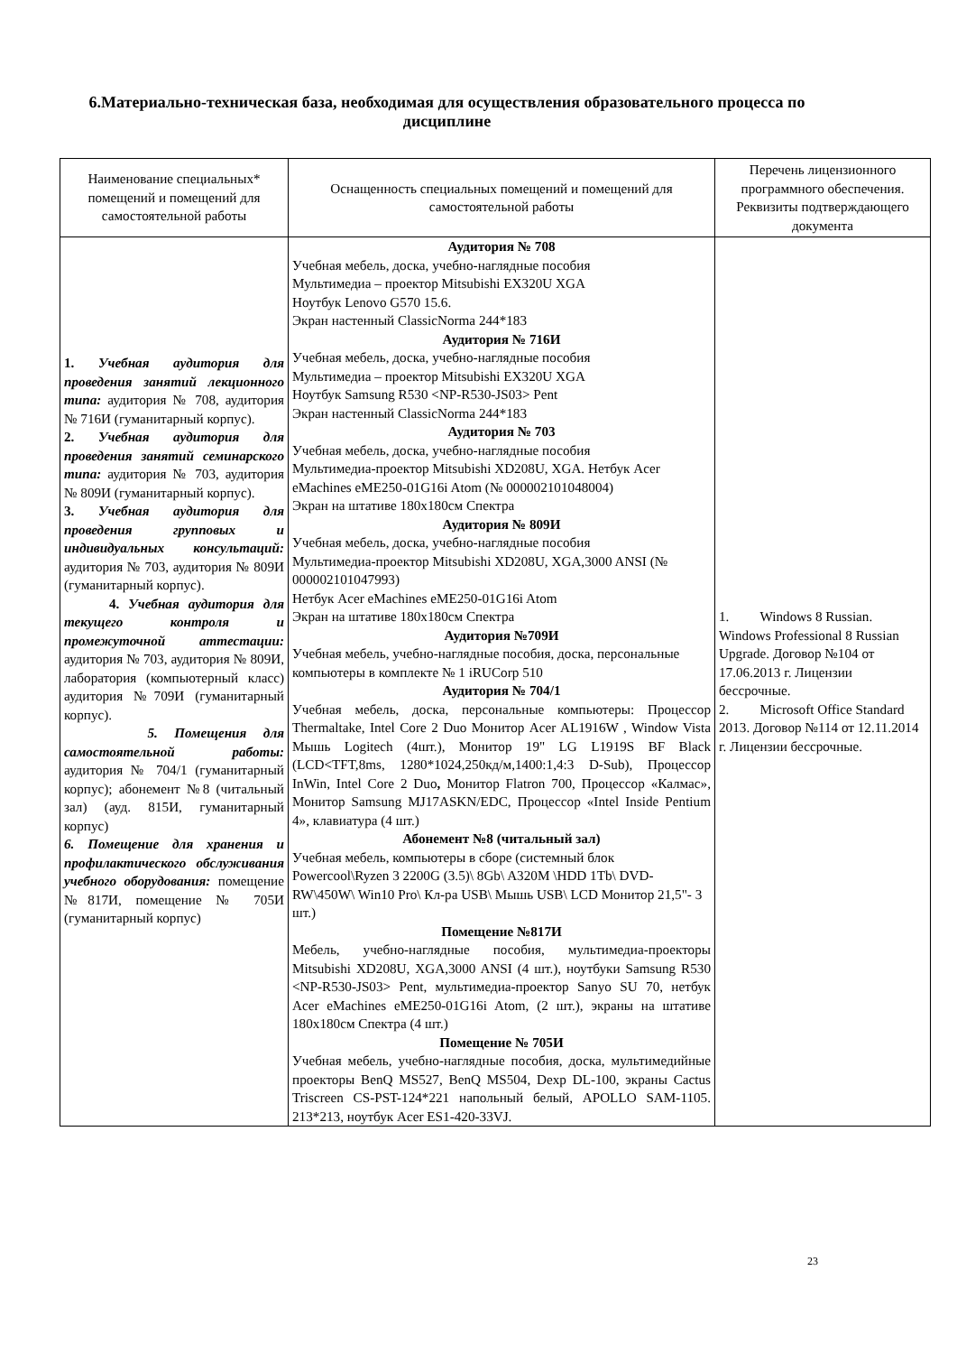6.Материально-техническая база, необходимая для осуществления образовательного процесса по дисциплине
| Наименование специальных* помещений и помещений для самостоятельной работы | Оснащенность специальных помещений и помещений для самостоятельной работы | Перечень лицензионного программного обеспечения. Реквизиты подтверждающего документа |
| --- | --- | --- |
| 1. Учебная аудитория для проведения занятий лекционного типа: аудитория № 708, аудитория № 716И (гуманитарный корпус). 2. Учебная аудитория для проведения занятий семинарского типа: аудитория № 703, аудитория № 809И (гуманитарный корпус). 3. Учебная аудитория для проведения групповых и индивидуальных консультаций: аудитория № 703, аудитория № 809И (гуманитарный корпус). 4. Учебная аудитория для текущего контроля и промежуточной аттестации: аудитория № 703, аудитория № 809И, лаборатория (компьютерный класс) аудитория №709И (гуманитарный корпус). 5. Помещения для самостоятельной работы: аудитория № 704/1 (гуманитарный корпус); абонемент №8 (читальный зал) (ауд. 815И, гуманитарный корпус) 6. Помещение для хранения и профилактического обслуживания учебного оборудования: помещение №817И, помещение № 705И (гуманитарный корпус) | Аудитория № 708 Учебная мебель, доска, учебно-наглядные пособия Мультимедиа – проектор Mitsubishi EX320U XGA Ноутбук Lenovo G570 15.6. Экран настенный ClassicNorma 244*183 Аудитория № 716И Учебная мебель, доска, учебно-наглядные пособия Мультимедиа – проектор Mitsubishi EX320U XGA Ноутбук Samsung R530 <NP-R530-JS03> Pent Экран настенный ClassicNorma 244*183 Аудитория № 703 Учебная мебель, доска, учебно-наглядные пособия Мультимедиа-проектор Mitsubishi XD208U, XGA. Нетбук Acer eMachines eME250-01G16i Atom (№ 000002101048004) Экран на штативе 180x180см Спектра Аудитория № 809И Учебная мебель, доска, учебно-наглядные пособия Мультимедиа-проектор Mitsubishi XD208U, XGA,3000 ANSI (№ 000002101047993) Нетбук Acer eMachines eME250-01G16i Atom Экран на штативе 180x180см Спектра Аудитория №709И Учебная мебель, учебно-наглядные пособия, доска, персональные компьютеры в комплекте № 1 iRUCorp 510 Аудитория № 704/1 Учебная мебель, доска, персональные компьютеры: Процессор Thermaltake, Intel Core 2 Duo Монитор Acer AL1916W , Window Vista Мышь Logitech (4шт.), Монитор 19" LG L1919S BF Black (LCD<TFT,8ms, 1280*1024,250кд/м,1400:1,4:3 D-Sub), Процессор InWin, Intel Core 2 Duo , Монитор Flatron 700, Процессор «Калмас», Монитор Samsung MJ17ASKN/EDC, Процессор «Intel Inside Pentium 4», клавиатура (4 шт.) Абонемент №8 (читальный зал) Учебная мебель, компьютеры в сборе (системный блок Powercool\Ryzen 3 2200G (3.5)\ 8Gb\ A320M \HDD 1Tb\ DVD-RW\450W\ Win10 Pro\ Кл-ра USB\ Мышь USB\ LCD Монитор 21,5"- 3 шт.) Помещение №817И Мебель, учебно-наглядные пособия, мультимедиа-проекторы Mitsubishi XD208U, XGA,3000 ANSI (4 шт.), ноутбуки Samsung R530 <NP-R530-JS03> Pent, мультимедиа-проектор Sanyo SU 70, нетбук Acer eMachines eME250-01G16i Atom, (2 шт.), экраны на штативе 180x180см Спектра (4 шт.) Помещение № 705И Учебная мебель, учебно-наглядные пособия, доска, мультимедийные проекторы BenQ MS527, BenQ MS504, Dexp DL-100, экраны Cactus Triscreen CS-PST-124*221 напольный белый, APOLLO SAM-1105. 213*213, ноутбук Acer ES1-420-33VJ. | 1. Windows 8 Russian. Windows Professional 8 Russian Upgrade. Договор №104 от 17.06.2013 г. Лицензии бессрочные. 2. Microsoft Office Standard 2013. Договор №114 от 12.11.2014 г. Лицензии бессрочные. |
23